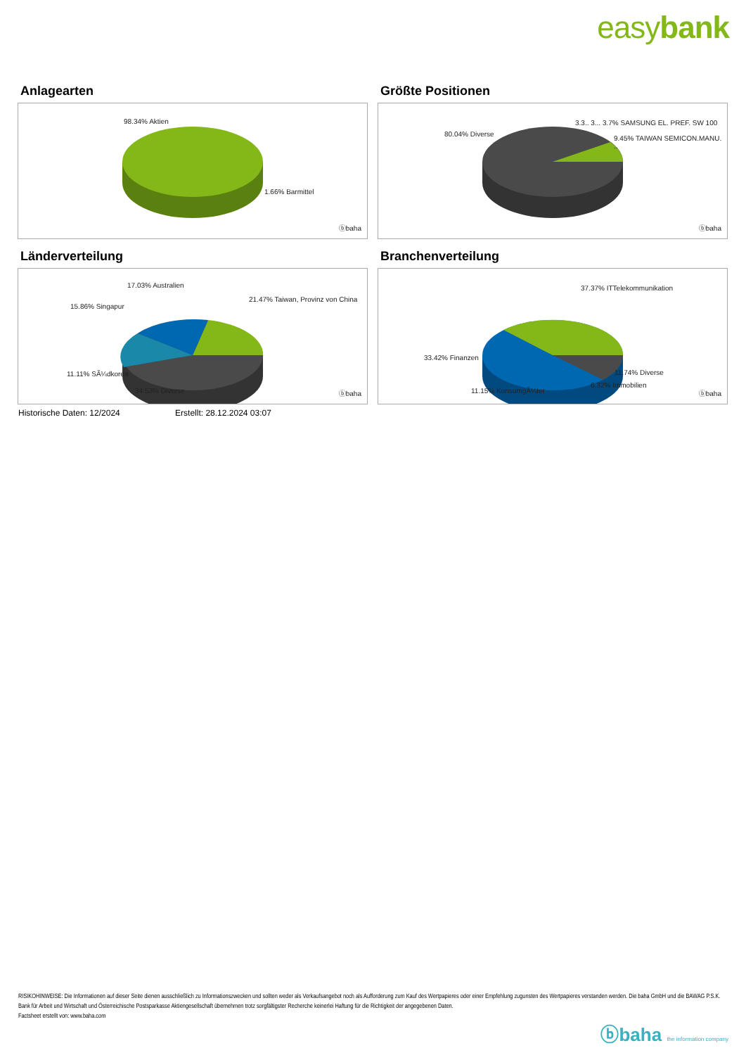easybank
Anlagearten
98.34% Aktien
1.66% Barmittel
ⓑbaha
Größte Positionen
80.04% Diverse
3.3.. 3... 3.7% SAMSUNG EL. PREF. SW 100
9.45% TAIWAN SEMICON.MANU. ..
ⓑbaha
Länderverteilung
17.03% Australien
21.47% Taiwan, Provinz von China
15.86% Singapur
11.11% SÃ¼dkorea
34.53% Diverse ⓑbaha
Branchenverteilung
37.37% ITTelekommunikation
33.42% Finanzen
11.74% Diverse
6.32% Immobilien
11.15% KonsumgÃ¼ter ⓑbaha
Historische Daten: 12/2024 Erstellt: 28.12.2024 03:07
RISIKOHINWEISE: Die Informationen auf dieser Seite dienen ausschließlich zu Informationszwecken und sollten weder als Verkaufsangebot noch als Aufforderung zum Kauf des Wertpapieres oder einer Empfehlung zugunsten des Wertpapieres verstanden werden. Die baha GmbH und die BAWAG P.S.K. Bank für Arbeit und Wirtschaft und Österreichische Postsparkasse Aktiengesellschaft übernehmen trotz sorgfältigster Recherche keinerlei Haftung für die Richtigkeit der angegebenen Daten.
Factsheet erstellt von: www.baha.com
ⓑbaha the information company